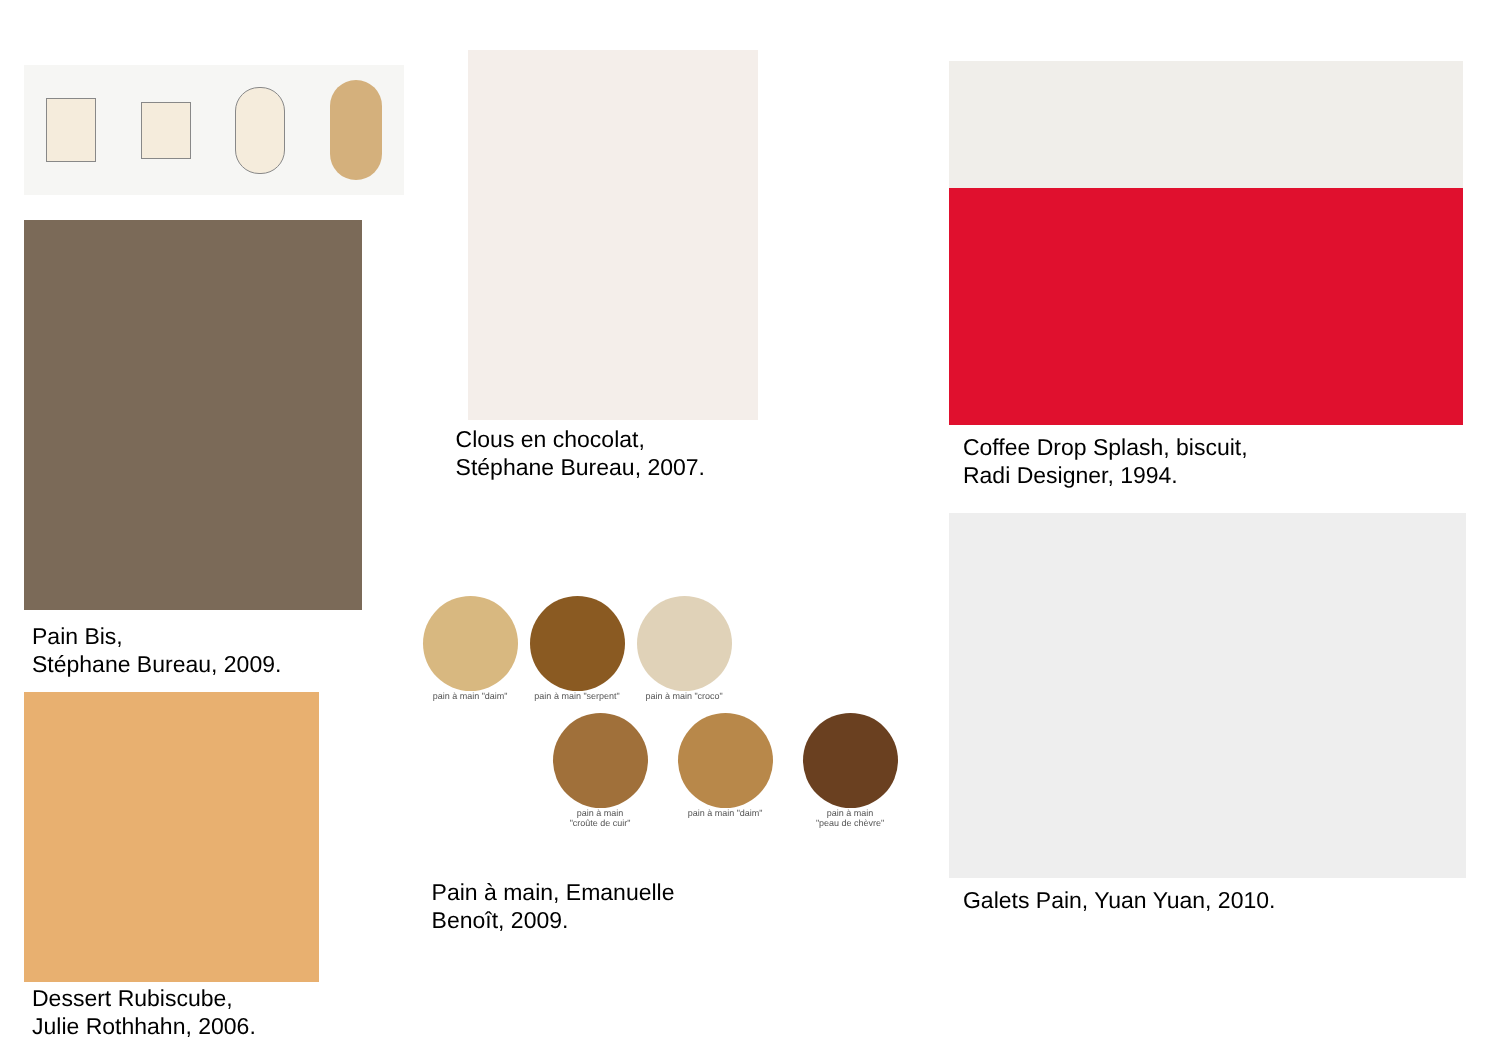Pain Bis,
Stéphane Bureau, 2009.
Dessert Rubiscube,
Julie Rothhahn, 2006.
Clous en chocolat,
Stéphane Bureau, 2007.
pain à main "daim" pain à main "serpent" pain à main "croco"
pain à main
"croûte de cuir"
pain à main "daim" pain à main
"peau de chèvre"
Pain à main, Emanuelle
Benoît, 2009.
Coffee Drop Splash, biscuit,
Radi Designer, 1994.
Galets Pain, Yuan Yuan, 2010.